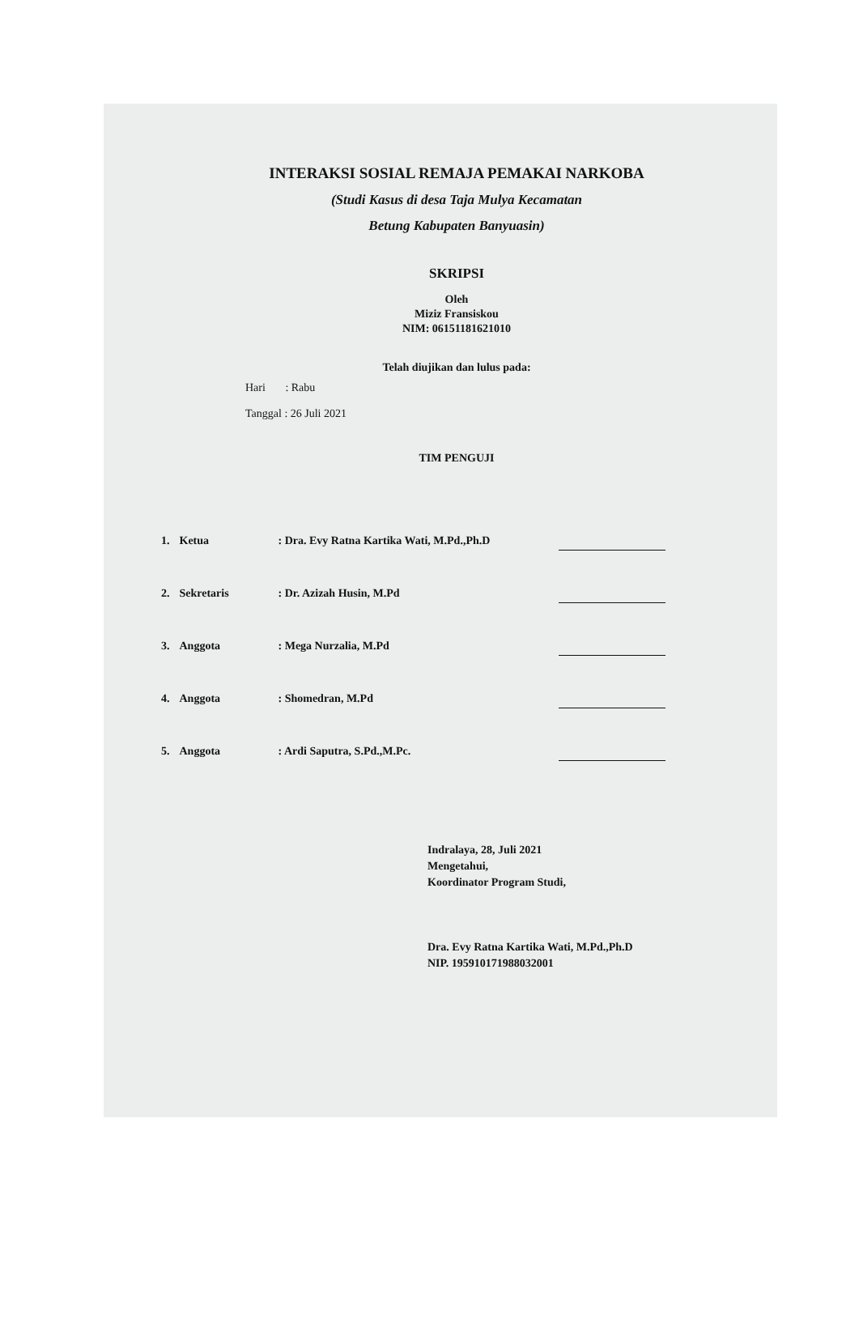INTERAKSI SOSIAL REMAJA PEMAKAI NARKOBA
(Studi Kasus di desa Taja Mulya Kecamatan
Betung Kabupaten Banyuasin)
SKRIPSI
Oleh
Miziz Fransiskou
NIM: 06151181621010
Telah diujikan dan lulus pada:
Hari : Rabu
Tanggal : 26 Juli 2021
TIM PENGUJI
| 1. | Ketua | : Dra. Evy Ratna Kartika Wati, M.Pd.,Ph.D | |
| 2. | Sekretaris | : Dr. Azizah Husin, M.Pd | |
| 3. | Anggota | : Mega Nurzalia, M.Pd | |
| 4. | Anggota | : Shomedran, M.Pd | |
| 5. | Anggota | : Ardi Saputra, S.Pd.,M.Pc. | |
Indralaya, 28, Juli 2021
Mengetahui,
Koordinator Program Studi,
Dra. Evy Ratna Kartika Wati, M.Pd.,Ph.D
NIP. 195910171988032001